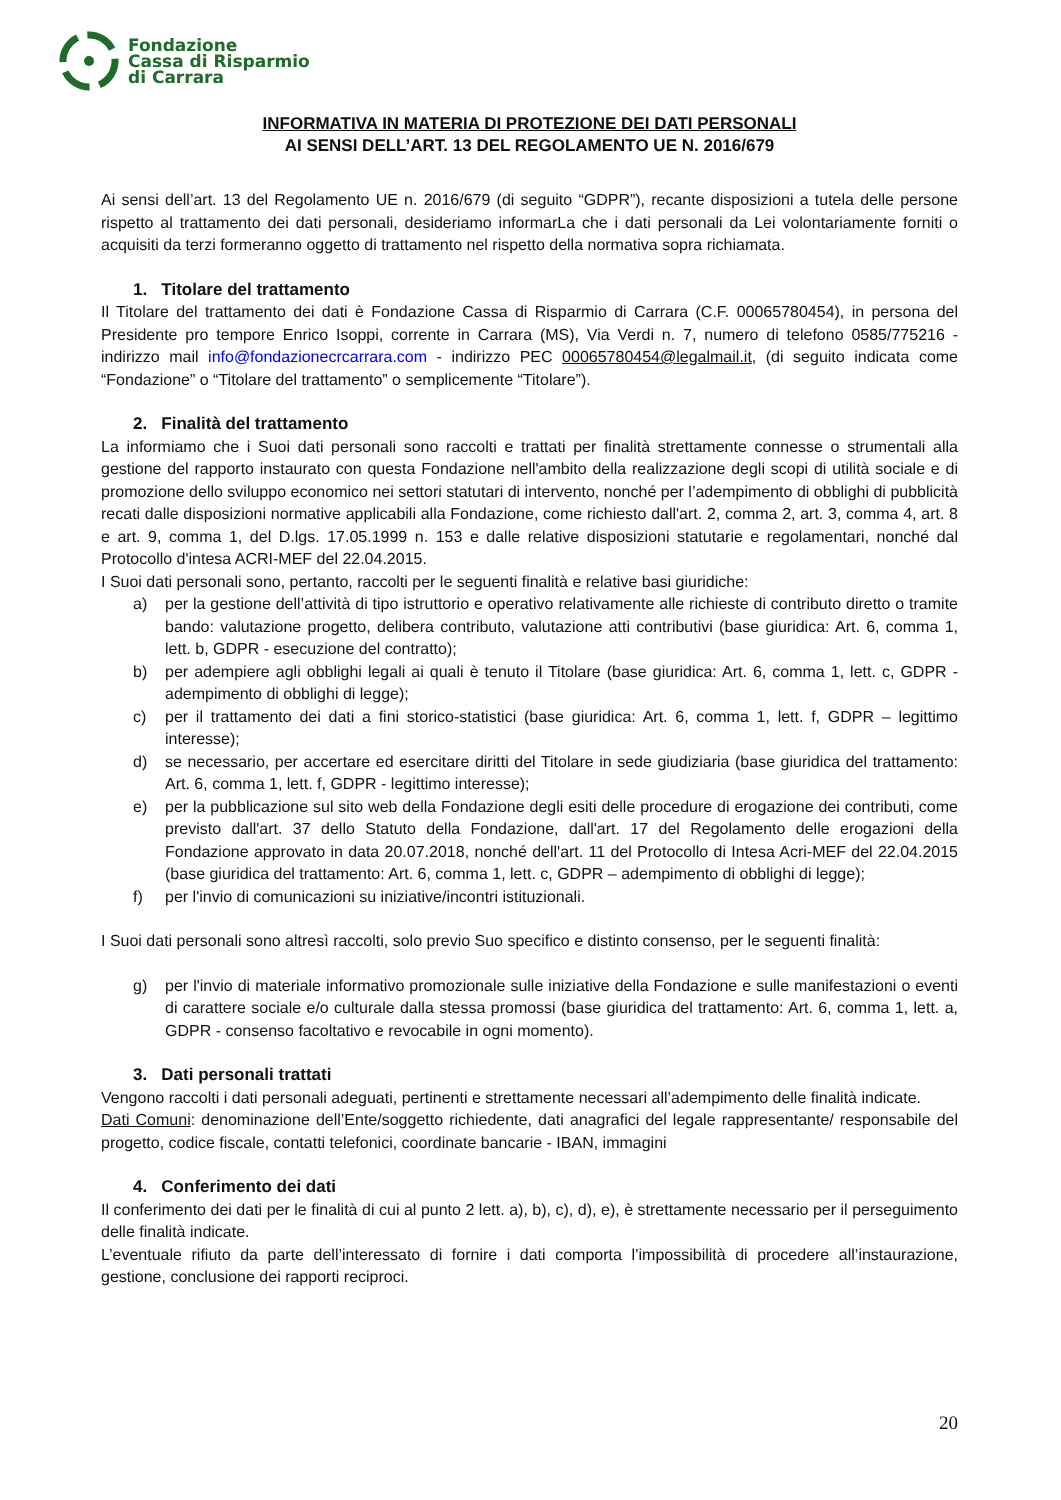Fondazione
Cassa di Risparmio
di Carrara
INFORMATIVA IN MATERIA DI PROTEZIONE DEI DATI PERSONALI
AI SENSI DELL’ART. 13 DEL REGOLAMENTO UE N. 2016/679
Ai sensi dell’art. 13 del Regolamento UE n. 2016/679 (di seguito “GDPR”), recante disposizioni a tutela delle persone rispetto al trattamento dei dati personali, desideriamo informarLa che i dati personali da Lei volontariamente forniti o acquisiti da terzi formeranno oggetto di trattamento nel rispetto della normativa sopra richiamata.
1. Titolare del trattamento
Il Titolare del trattamento dei dati è Fondazione Cassa di Risparmio di Carrara (C.F. 00065780454), in persona del Presidente pro tempore Enrico Isoppi, corrente in Carrara (MS), Via Verdi n. 7, numero di telefono 0585/775216 - indirizzo mail info@fondazionecrcarrara.com - indirizzo PEC 00065780454@legalmail.it, (di seguito indicata come “Fondazione” o “Titolare del trattamento” o semplicemente “Titolare”).
2. Finalità del trattamento
La informiamo che i Suoi dati personali sono raccolti e trattati per finalità strettamente connesse o strumentali alla gestione del rapporto instaurato con questa Fondazione nell'ambito della realizzazione degli scopi di utilità sociale e di promozione dello sviluppo economico nei settori statutari di intervento, nonché per l’adempimento di obblighi di pubblicità recati dalle disposizioni normative applicabili alla Fondazione, come richiesto dall'art. 2, comma 2, art. 3, comma 4, art. 8 e art. 9, comma 1, del D.lgs. 17.05.1999 n. 153 e dalle relative disposizioni statutarie e regolamentari, nonché dal Protocollo d'intesa ACRI-MEF del 22.04.2015.
I Suoi dati personali sono, pertanto, raccolti per le seguenti finalità e relative basi giuridiche:
a) per la gestione dell’attività di tipo istruttorio e operativo relativamente alle richieste di contributo diretto o tramite bando: valutazione progetto, delibera contributo, valutazione atti contributivi (base giuridica: Art. 6, comma 1, lett. b, GDPR - esecuzione del contratto);
b) per adempiere agli obblighi legali ai quali è tenuto il Titolare (base giuridica: Art. 6, comma 1, lett. c, GDPR - adempimento di obblighi di legge);
c) per il trattamento dei dati a fini storico-statistici (base giuridica: Art. 6, comma 1, lett. f, GDPR – legittimo interesse);
d) se necessario, per accertare ed esercitare diritti del Titolare in sede giudiziaria (base giuridica del trattamento: Art. 6, comma 1, lett. f, GDPR - legittimo interesse);
e) per la pubblicazione sul sito web della Fondazione degli esiti delle procedure di erogazione dei contributi, come previsto dall'art. 37 dello Statuto della Fondazione, dall'art. 17 del Regolamento delle erogazioni della Fondazione approvato in data 20.07.2018, nonché dell'art. 11 del Protocollo di Intesa Acri-MEF del 22.04.2015 (base giuridica del trattamento: Art. 6, comma 1, lett. c, GDPR – adempimento di obblighi di legge);
f) per l'invio di comunicazioni su iniziative/incontri istituzionali.
I Suoi dati personali sono altresì raccolti, solo previo Suo specifico e distinto consenso, per le seguenti finalità:
g) per l'invio di materiale informativo promozionale sulle iniziative della Fondazione e sulle manifestazioni o eventi di carattere sociale e/o culturale dalla stessa promossi (base giuridica del trattamento: Art. 6, comma 1, lett. a, GDPR - consenso facoltativo e revocabile in ogni momento).
3. Dati personali trattati
Vengono raccolti i dati personali adeguati, pertinenti e strettamente necessari all’adempimento delle finalità indicate.
Dati Comuni: denominazione dell’Ente/soggetto richiedente, dati anagrafici del legale rappresentante/ responsabile del progetto, codice fiscale, contatti telefonici, coordinate bancarie - IBAN, immagini
4. Conferimento dei dati
Il conferimento dei dati per le finalità di cui al punto 2 lett. a), b), c), d), e), è strettamente necessario per il perseguimento delle finalità indicate.
L’eventuale rifiuto da parte dell’interessato di fornire i dati comporta l’impossibilità di procedere all’instaurazione, gestione, conclusione dei rapporti reciproci.
20